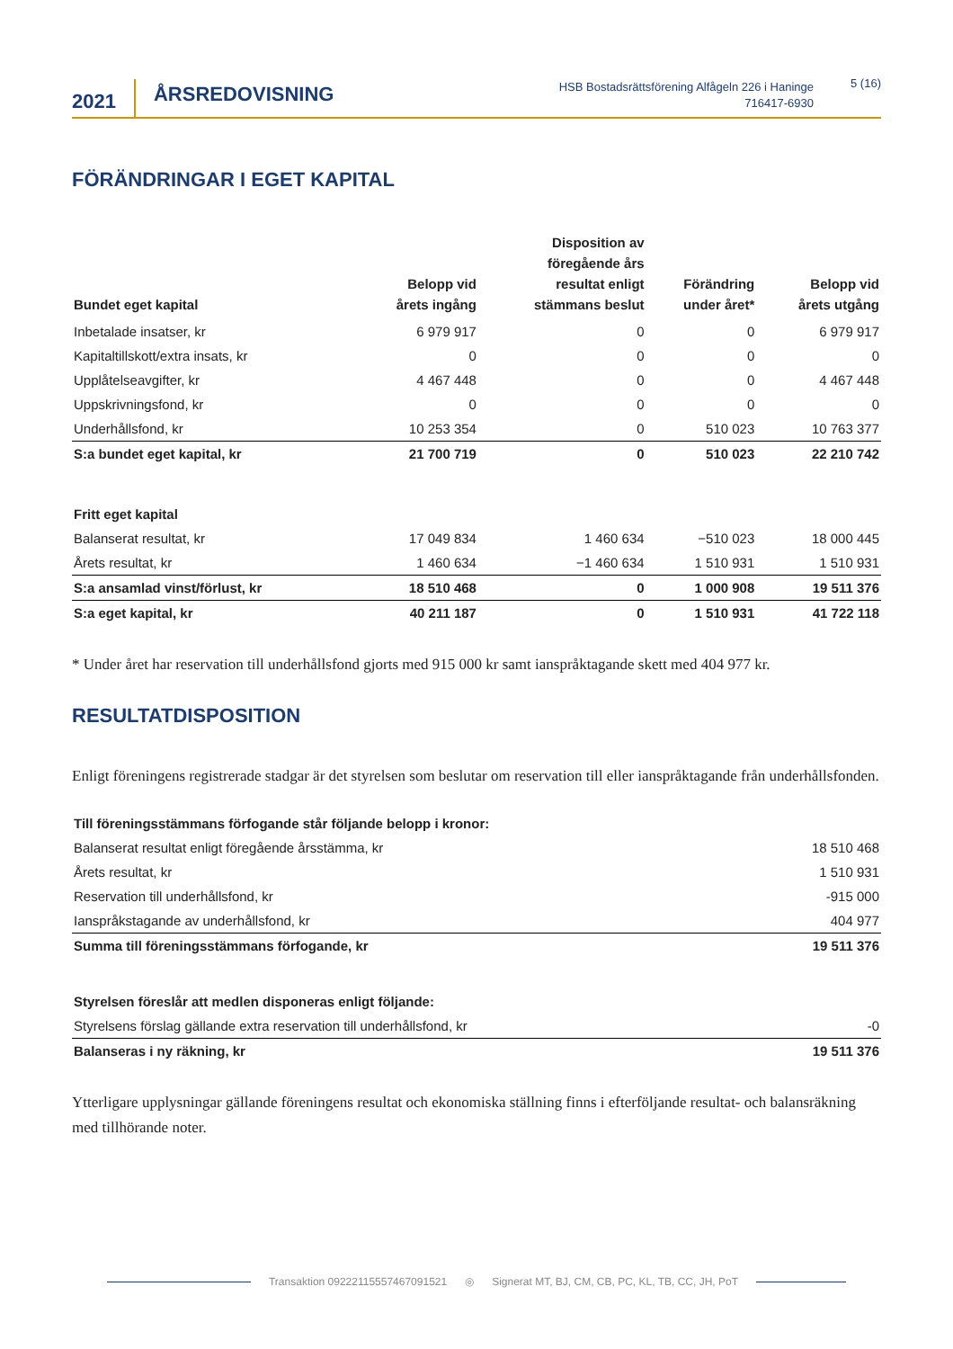2021
ÅRSREDOVISNING
HSB Bostadsrättsförening Alfågeln 226 i Haninge
716417-6930
5 (16)
FÖRÄNDRINGAR I EGET KAPITAL
| Bundet eget kapital | Belopp vid årets ingång | Disposition av föregående års resultat enligt stämmans beslut | Förändring under året* | Belopp vid årets utgång |
| --- | --- | --- | --- | --- |
| Inbetalade insatser, kr | 6 979 917 | 0 | 0 | 6 979 917 |
| Kapitaltillskott/extra insats, kr | 0 | 0 | 0 | 0 |
| Upplåtelseavgifter, kr | 4 467 448 | 0 | 0 | 4 467 448 |
| Uppskrivningsfond, kr | 0 | 0 | 0 | 0 |
| Underhållsfond, kr | 10 253 354 | 0 | 510 023 | 10 763 377 |
| S:a bundet eget kapital, kr | 21 700 719 | 0 | 510 023 | 22 210 742 |
| Fritt eget kapital | | | | |
| Balanserat resultat, kr | 17 049 834 | 1 460 634 | −510 023 | 18 000 445 |
| Årets resultat, kr | 1 460 634 | −1 460 634 | 1 510 931 | 1 510 931 |
| S:a ansamlad vinst/förlust, kr | 18 510 468 | 0 | 1 000 908 | 19 511 376 |
| S:a eget kapital, kr | 40 211 187 | 0 | 1 510 931 | 41 722 118 |
* Under året har reservation till underhållsfond gjorts med 915 000 kr samt ianspråktagande skett med 404 977 kr.
RESULTATDISPOSITION
Enligt föreningens registrerade stadgar är det styrelsen som beslutar om reservation till eller ianspråktagande från underhållsfonden.
| Till föreningsstämmans förfogande står följande belopp i kronor: | |
| Balanserat resultat enligt föregående årsstämma, kr | 18 510 468 |
| Årets resultat, kr | 1 510 931 |
| Reservation till underhållsfond, kr | -915 000 |
| Ianspråkstagande av underhållsfond, kr | 404 977 |
| Summa till föreningsstämmans förfogande, kr | 19 511 376 |
| Styrelsen föreslår att medlen disponeras enligt följande: | |
| Styrelsens förslag gällande extra reservation till underhållsfond, kr | -0 |
| Balanseras i ny räkning, kr | 19 511 376 |
Ytterligare upplysningar gällande föreningens resultat och ekonomiska ställning finns i efterföljande resultat- och balansräkning med tillhörande noter.
Transaktion 09222115557467091521 ◎ Signerat MT, BJ, CM, CB, PC, KL, TB, CC, JH, PoT